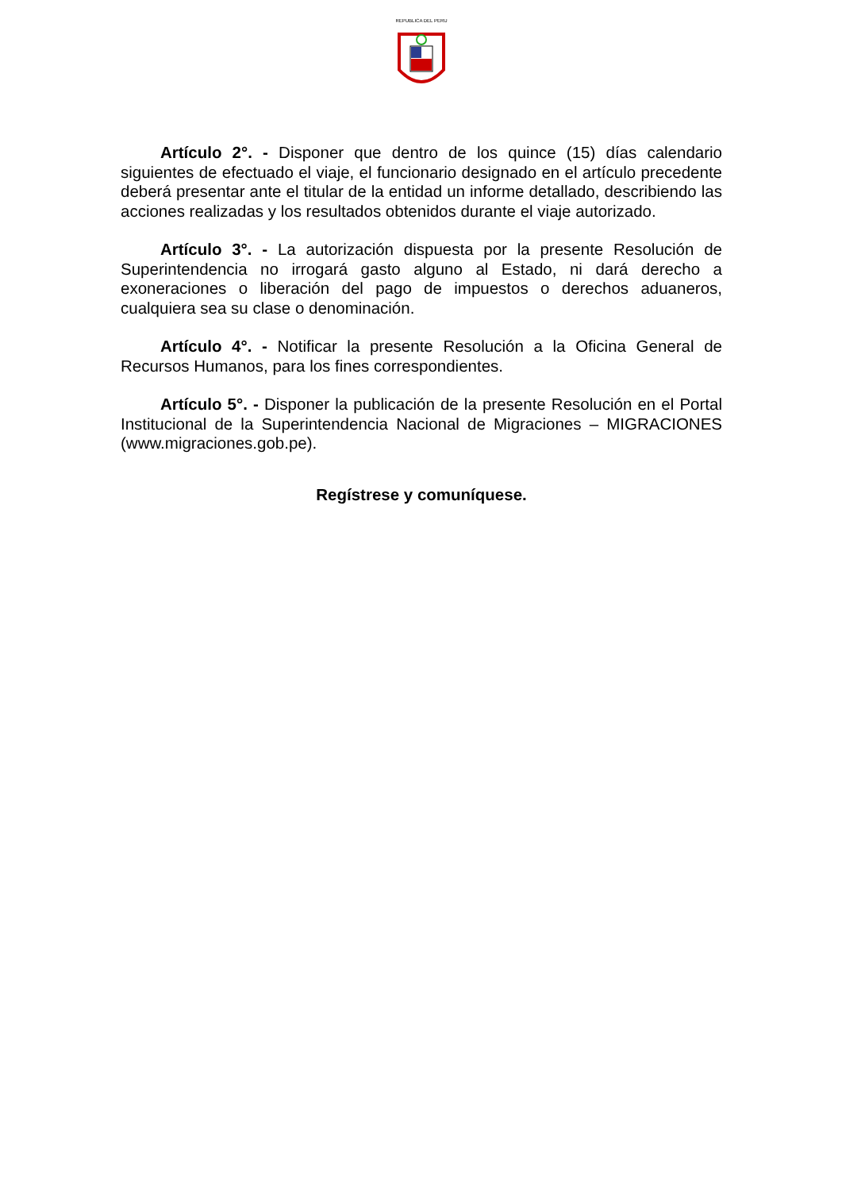REPUBLICA DEL PERU
Artículo 2°. - Disponer que dentro de los quince (15) días calendario siguientes de efectuado el viaje, el funcionario designado en el artículo precedente deberá presentar ante el titular de la entidad un informe detallado, describiendo las acciones realizadas y los resultados obtenidos durante el viaje autorizado.
Artículo 3°. - La autorización dispuesta por la presente Resolución de Superintendencia no irrogará gasto alguno al Estado, ni dará derecho a exoneraciones o liberación del pago de impuestos o derechos aduaneros, cualquiera sea su clase o denominación.
Artículo 4°. - Notificar la presente Resolución a la Oficina General de Recursos Humanos, para los fines correspondientes.
Artículo 5°. - Disponer la publicación de la presente Resolución en el Portal Institucional de la Superintendencia Nacional de Migraciones – MIGRACIONES (www.migraciones.gob.pe).
Regístrese y comuníquese.